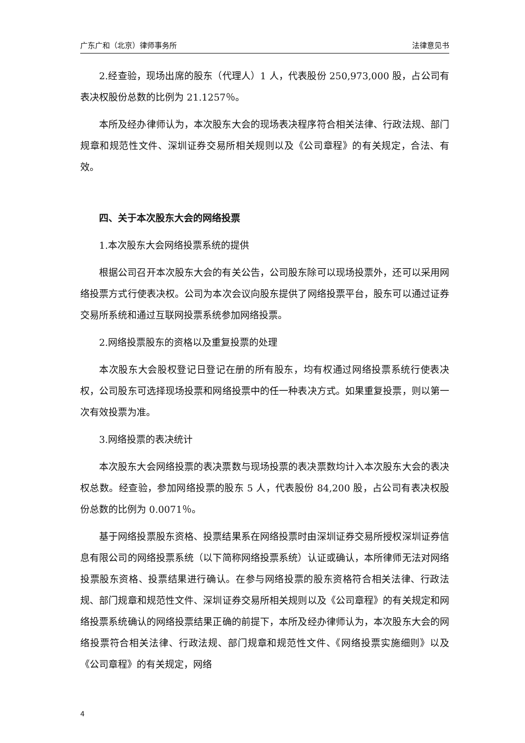广东广和（北京）律师事务所 法律意见书
2.经查验，现场出席的股东（代理人）1 人，代表股份 250,973,000 股，占公司有表决权股份总数的比例为 21.1257％。
本所及经办律师认为，本次股东大会的现场表决程序符合相关法律、行政法规、部门规章和规范性文件、深圳证券交易所相关规则以及《公司章程》的有关规定，合法、有效。
四、关于本次股东大会的网络投票
1.本次股东大会网络投票系统的提供
根据公司召开本次股东大会的有关公告，公司股东除可以现场投票外，还可以采用网络投票方式行使表决权。公司为本次会议向股东提供了网络投票平台，股东可以通过证券交易所系统和通过互联网投票系统参加网络投票。
2.网络投票股东的资格以及重复投票的处理
本次股东大会股权登记日登记在册的所有股东，均有权通过网络投票系统行使表决权，公司股东可选择现场投票和网络投票中的任一种表决方式。如果重复投票，则以第一次有效投票为准。
3.网络投票的表决统计
本次股东大会网络投票的表决票数与现场投票的表决票数均计入本次股东大会的表决权总数。经查验，参加网络投票的股东 5 人，代表股份 84,200 股，占公司有表决权股份总数的比例为 0.0071％。
基于网络投票股东资格、投票结果系在网络投票时由深圳证券交易所授权深圳证券信息有限公司的网络投票系统（以下简称网络投票系统）认证或确认，本所律师无法对网络投票股东资格、投票结果进行确认。在参与网络投票的股东资格符合相关法律、行政法规、部门规章和规范性文件、深圳证券交易所相关规则以及《公司章程》的有关规定和网络投票系统确认的网络投票结果正确的前提下，本所及经办律师认为，本次股东大会的网络投票符合相关法律、行政法规、部门规章和规范性文件、《网络投票实施细则》以及《公司章程》的有关规定，网络
4